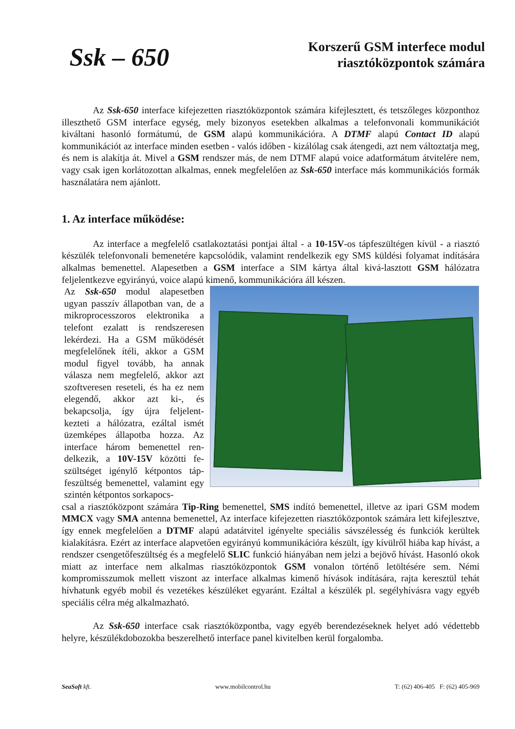Ssk – 650
Korszerű GSM interfece modul
riasztóközpontok számára
Az Ssk-650 interface kifejezetten riasztóközpontok számára kifejlesztett, és tetszőleges központhoz illeszthető GSM interface egység, mely bizonyos esetekben alkalmas a telefonvonali kommunikációt kiváltani hasonló formátumú, de GSM alapú kommunikációra. A DTMF alapú Contact ID alapú kommunikációt az interface minden esetben - valós időben - kizálólag csak átengedi, azt nem változtatja meg, és nem is alakítja át. Mivel a GSM rendszer más, de nem DTMF alapú voice adatformátum átvitelére nem, vagy csak igen korlátozottan alkalmas, ennek megfelelően az Ssk-650 interface más kommunikációs formák használatára nem ajánlott.
1. Az interface működése:
Az interface a megfelelő csatlakoztatási pontjai által - a 10-15V-os tápfeszültégen kívül - a riasztó készülék telefonvonali bemenetére kapcsolódik, valamint rendelkezik egy SMS küldési folyamat indítására alkalmas bemenettel. Alapesetben a GSM interface a SIM kártya által kivá-lasztott GSM hálózatra feljelentkezve egyirányú, voice alapú kimenő, kommunikációra áll készen.
Az Ssk-650 modul alapesetben ugyan passzív állapotban van, de a mikroprocesszoros elektronika a telefont ezalatt is rendszeresen lekérdezi. Ha a GSM működését megfelelőnek ítéli, akkor a GSM modul figyel tovább, ha annak válasza nem megfelelő, akkor azt szoftveresen reseteli, és ha ez nem elegendő, akkor azt ki-, és bekapcsolja, így újra feljelent-kezteti a hálózatra, ezáltal ismét üzemképes állapotba hozza. Az interface három bemenettel ren-delkezik, a 10V-15V közötti fe-szültséget igénylő kétpontos táp-feszültség bemenettel, valamint egy szintén kétpontos sorkapocs-
csal a riasztóközpont számára Tip-Ring bemenettel, SMS indító bemenettel, illetve az ipari GSM modem MMCX vagy SMA antenna bemenettel, Az interface kifejezetten riasztóközpontok számára lett kifejlesztve, így ennek megfelelően a DTMF alapú adatátvitel igényelte speciális sávszélesség és funkciók kerültek kialakításra. Ezért az interface alapvetően egyirányú kommunikációra készült, így kívülről hiába kap hívást, a rendszer csengetőfeszültség és a megfelelő SLIC funkció hiányában nem jelzi a bejövő hívást. Hasonló okok miatt az interface nem alkalmas riasztóközpontok GSM vonalon történő letöltésére sem. Némi kompromisszumok mellett viszont az interface alkalmas kimenő hívások indítására, rajta keresztül tehát hívhatunk egyéb mobil és vezetékes készüléket egyaránt. Ezáltal a készülék pl. segélyhívásra vagy egyéb speciális célra még alkalmazható.
Az Ssk-650 interface csak riasztóközpontba, vagy egyéb berendezéseknek helyet adó védettebb helyre, készülékdobozokba beszerelhető interface panel kivitelben kerül forgalomba.
SeaSoft kft. www.mobilcontrol.hu T: (62) 406-405 F: (62) 405-969